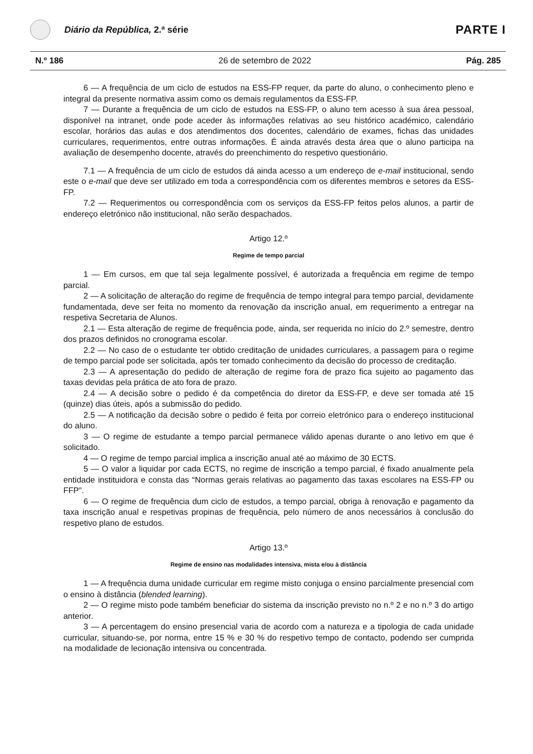Diário da República, 2.ª série
PARTE I
N.º 186 26 de setembro de 2022 Pág. 285
6 — A frequência de um ciclo de estudos na ESS-FP requer, da parte do aluno, o conhecimento pleno e integral da presente normativa assim como os demais regulamentos da ESS-FP.
7 — Durante a frequência de um ciclo de estudos na ESS-FP, o aluno tem acesso à sua área pessoal, disponível na intranet, onde pode aceder às informações relativas ao seu histórico académico, calendário escolar, horários das aulas e dos atendimentos dos docentes, calendário de exames, fichas das unidades curriculares, requerimentos, entre outras informações. É ainda através desta área que o aluno participa na avaliação de desempenho docente, através do preenchimento do respetivo questionário.
7.1 — A frequência de um ciclo de estudos dá ainda acesso a um endereço de e-mail institucional, sendo este o e-mail que deve ser utilizado em toda a correspondência com os diferentes membros e setores da ESS-FP.
7.2 — Requerimentos ou correspondência com os serviços da ESS-FP feitos pelos alunos, a partir de endereço eletrónico não institucional, não serão despachados.
Artigo 12.º
Regime de tempo parcial
1 — Em cursos, em que tal seja legalmente possível, é autorizada a frequência em regime de tempo parcial.
2 — A solicitação de alteração do regime de frequência de tempo integral para tempo parcial, devidamente fundamentada, deve ser feita no momento da renovação da inscrição anual, em requerimento a entregar na respetiva Secretaria de Alunos.
2.1 — Esta alteração de regime de frequência pode, ainda, ser requerida no início do 2.º semestre, dentro dos prazos definidos no cronograma escolar.
2.2 — No caso de o estudante ter obtido creditação de unidades curriculares, a passagem para o regime de tempo parcial pode ser solicitada, após ter tomado conhecimento da decisão do processo de creditação.
2.3 — A apresentação do pedido de alteração de regime fora de prazo fica sujeito ao pagamento das taxas devidas pela prática de ato fora de prazo.
2.4 — A decisão sobre o pedido é da competência do diretor da ESS-FP, e deve ser tomada até 15 (quinze) dias úteis, após a submissão do pedido.
2.5 — A notificação da decisão sobre o pedido é feita por correio eletrónico para o endereço institucional do aluno.
3 — O regime de estudante a tempo parcial permanece válido apenas durante o ano letivo em que é solicitado.
4 — O regime de tempo parcial implica a inscrição anual até ao máximo de 30 ECTS.
5 — O valor a liquidar por cada ECTS, no regime de inscrição a tempo parcial, é fixado anualmente pela entidade instituidora e consta das “Normas gerais relativas ao pagamento das taxas escolares na ESS-FP ou FFP”.
6 — O regime de frequência dum ciclo de estudos, a tempo parcial, obriga à renovação e pagamento da taxa inscrição anual e respetivas propinas de frequência, pelo número de anos necessários à conclusão do respetivo plano de estudos.
Artigo 13.º
Regime de ensino nas modalidades intensiva, mista e/ou à distância
1 — A frequência duma unidade curricular em regime misto conjuga o ensino parcialmente presencial com o ensino à distância (blended learning).
2 — O regime misto pode também beneficiar do sistema da inscrição previsto no n.º 2 e no n.º 3 do artigo anterior.
3 — A percentagem do ensino presencial varia de acordo com a natureza e a tipologia de cada unidade curricular, situando-se, por norma, entre 15 % e 30 % do respetivo tempo de contacto, podendo ser cumprida na modalidade de lecionação intensiva ou concentrada.